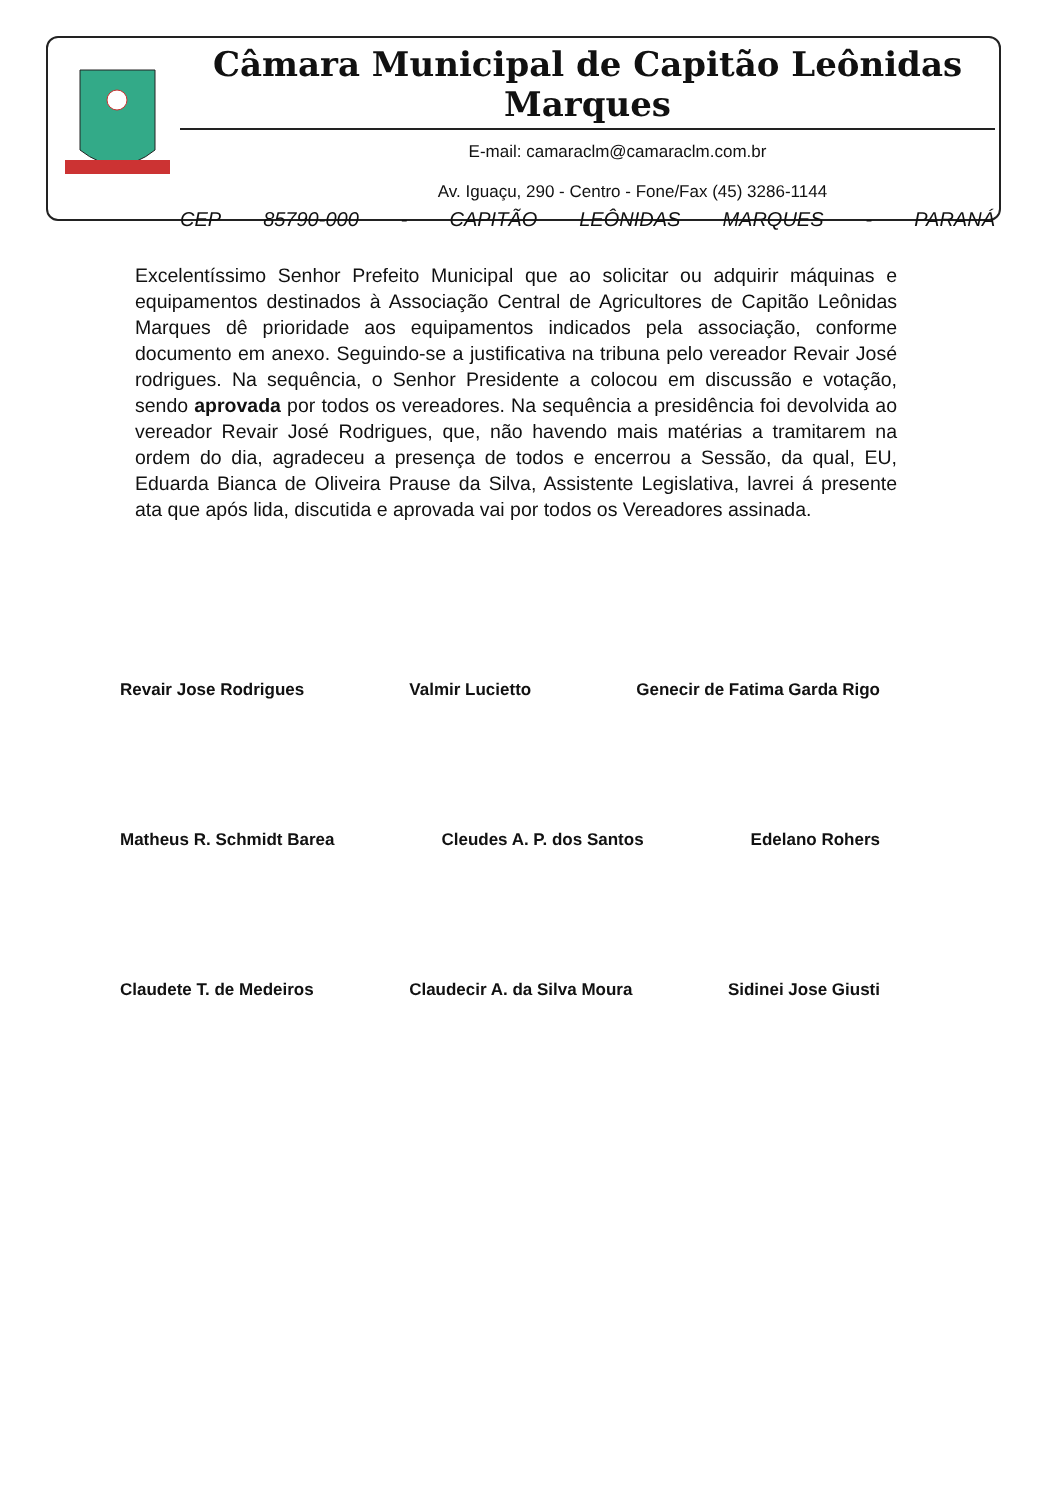Câmara Municipal de Capitão Leônidas Marques
E-mail: camaraclm@camaraclm.com.br
Av. Iguaçu, 290 - Centro - Fone/Fax (45) 3286-1144
CEP 85790-000 - CAPITÃO LEÔNIDAS MARQUES - PARANÁ
Excelentíssimo Senhor Prefeito Municipal que ao solicitar ou adquirir máquinas e equipamentos destinados à Associação Central de Agricultores de Capitão Leônidas Marques dê prioridade aos equipamentos indicados pela associação, conforme documento em anexo. Seguindo-se a justificativa na tribuna pelo vereador Revair José rodrigues. Na sequência, o Senhor Presidente a colocou em discussão e votação, sendo aprovada por todos os vereadores. Na sequência a presidência foi devolvida ao vereador Revair José Rodrigues, que, não havendo mais matérias a tramitarem na ordem do dia, agradeceu a presença de todos e encerrou a Sessão, da qual, EU, Eduarda Bianca de Oliveira Prause da Silva, Assistente Legislativa, lavrei á presente ata que após lida, discutida e aprovada vai por todos os Vereadores assinada.
Revair Jose Rodrigues Valmir Lucietto Genecir de Fatima Garda Rigo
Matheus R. Schmidt Barea Cleudes A. P. dos Santos Edelano Rohers
Claudete T. de Medeiros Claudecir A. da Silva Moura Sidinei Jose Giusti